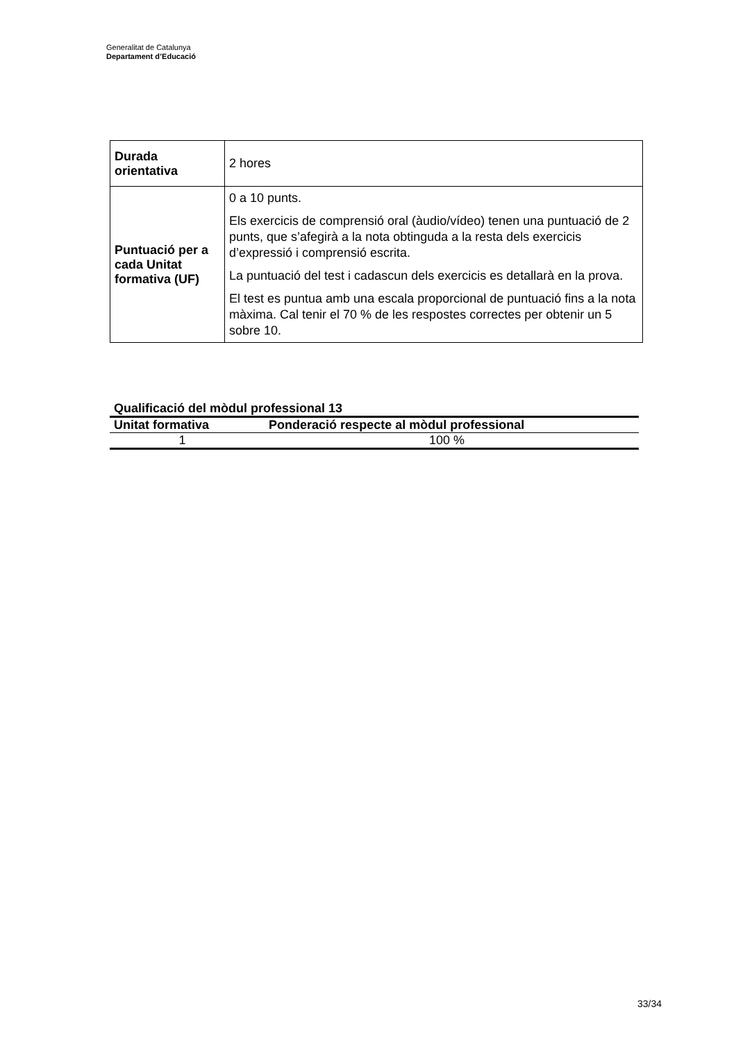Generalitat de Catalunya
Departament d’Educació
| Durada orientativa | 2 hores |
| Puntuació per a cada Unitat formativa (UF) | 0 a 10 punts. Els exercicis de comprensió oral (àudio/vídeo) tenen una puntuació de 2 punts, que s’afegirà a la nota obtinguda a la resta dels exercicis d’expressió i comprensió escrita. La puntuació del test i cadascun dels exercicis es detallarà en la prova. El test es puntua amb una escala proporcional de puntuació fins a la nota màxima. Cal tenir el 70 % de les respostes correctes per obtenir un 5 sobre 10. |
Qualificació del mòdul professional 13
| Unitat formativa | Ponderació respecte al mòdul professional |
| --- | --- |
| 1 | 100 % |
33/34